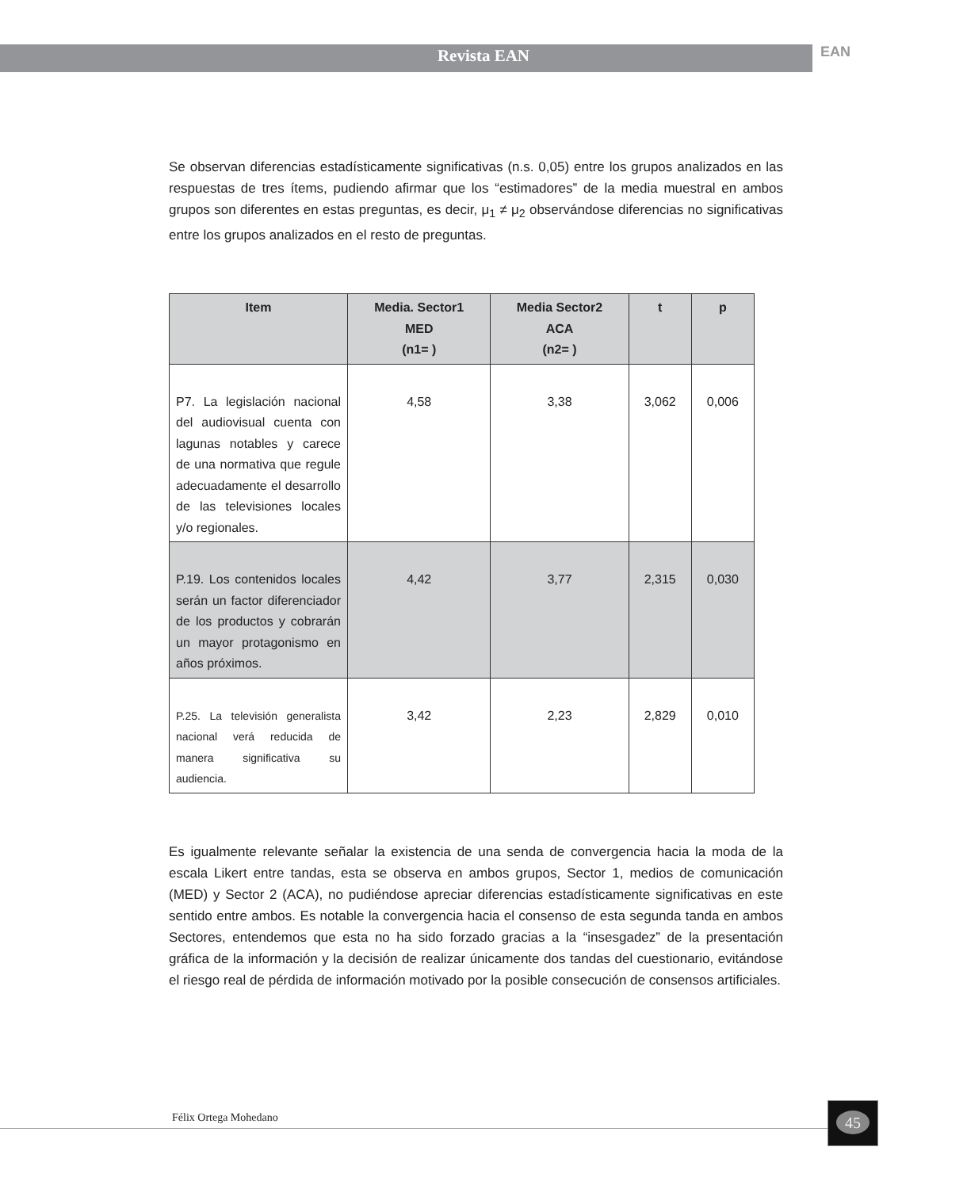Revista EAN
EAN
Se observan diferencias estadísticamente significativas (n.s. 0,05) entre los grupos analizados en las respuestas de tres ítems, pudiendo afirmar que los “estimadores” de la media muestral en ambos grupos son diferentes en estas preguntas, es decir, μ<sub>1</sub> ≠ μ<sub>2</sub> observándose diferencias no significativas entre los grupos analizados en el resto de preguntas.
| Item | Media. Sector1 MED (n1= ) | Media Sector2 ACA (n2= ) | t | p |
| --- | --- | --- | --- | --- |
| P7. La legislación nacional del audiovisual cuenta con lagunas notables y carece de una normativa que regule adecuadamente el desarrollo de las televisiones locales y/o regionales. | 4,58 | 3,38 | 3,062 | 0,006 |
| P.19. Los contenidos locales serán un factor diferenciador de los productos y cobrarán un mayor protagonismo en años próximos. | 4,42 | 3,77 | 2,315 | 0,030 |
| P.25. La televisión generalista nacional verá reducida de manera significativa su audiencia. | 3,42 | 2,23 | 2,829 | 0,010 |
Es igualmente relevante señalar la existencia de una senda de convergencia hacia la moda de la escala Likert entre tandas, esta se observa en ambos grupos, Sector 1, medios de comunicación (MED) y Sector 2 (ACA), no pudiéndose apreciar diferencias estadísticamente significativas en este sentido entre ambos. Es notable la convergencia hacia el consenso de esta segunda tanda en ambos Sectores, entendemos que esta no ha sido forzado gracias a la “insesgadez” de la presentación gráfica de la información y la decisión de realizar únicamente dos tandas del cuestionario, evitándose el riesgo real de pérdida de información motivado por la posible consecución de consensos artificiales.
Félix Ortega Mohedano
45